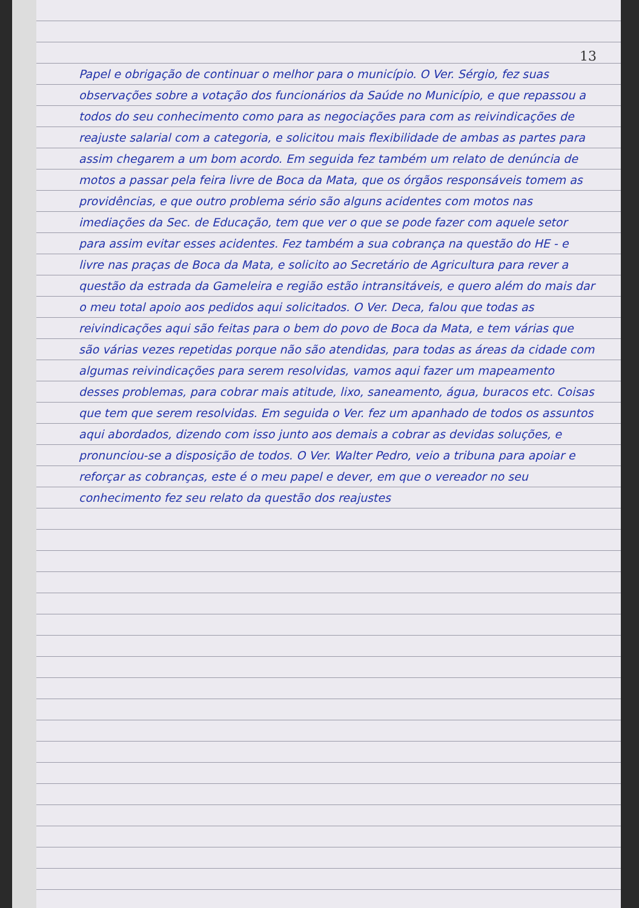13
Papel e obrigação de continuar o melhor para o município. O Ver. Sérgio, fez suas observações sobre a votação dos funcionários da Saúde no Município, e que repassou a todos do seu conhecimento como para as negociações para com as reivindicações de reajuste salarial com a categoria, e solicitou mais flexibilidade de ambas as partes para assim chegarem a um bom acordo. Em seguida fez também um relato de denúncia de motos a passar pela feira livre de Boca da Mata, que os órgãos responsáveis tomem as providências, e que outro problema sério são alguns acidentes com motos nas imediações da Sec. de Educação, tem que ver o que se pode fazer com aquele setor para assim evitar esses acidentes. Fez também a sua cobrança na questão do HE - e livre nas praças de Boca da Mata, e solicito ao Secretário de Agricultura para rever a questão da estrada da Gameleira e região estão intransitáveis, e quero além do mais dar o meu total apoio aos pedidos aqui solicitados. O Ver. Deca, falou que todas as reivindicações aqui são feitas para o bem do povo de Boca da Mata, e tem várias que são várias vezes repetidas porque não são atendidas, para todas as áreas da cidade com algumas reivindicações para serem resolvidas, vamos aqui fazer um mapeamento desses problemas, para cobrar mais atitude, lixo, saneamento, água, buracos etc. Coisas que tem que serem resolvidas. Em seguida o Ver. fez um apanhado de todos os assuntos aqui abordados, dizendo com isso junto aos demais a cobrar as devidas soluções, e pronunciou-se a disposição de todos. O Ver. Walter Pedro, veio a tribuna para apoiar e reforçar as cobranças, este é o meu papel e dever, em que o vereador no seu conhecimento fez seu relato da questão dos reajustes